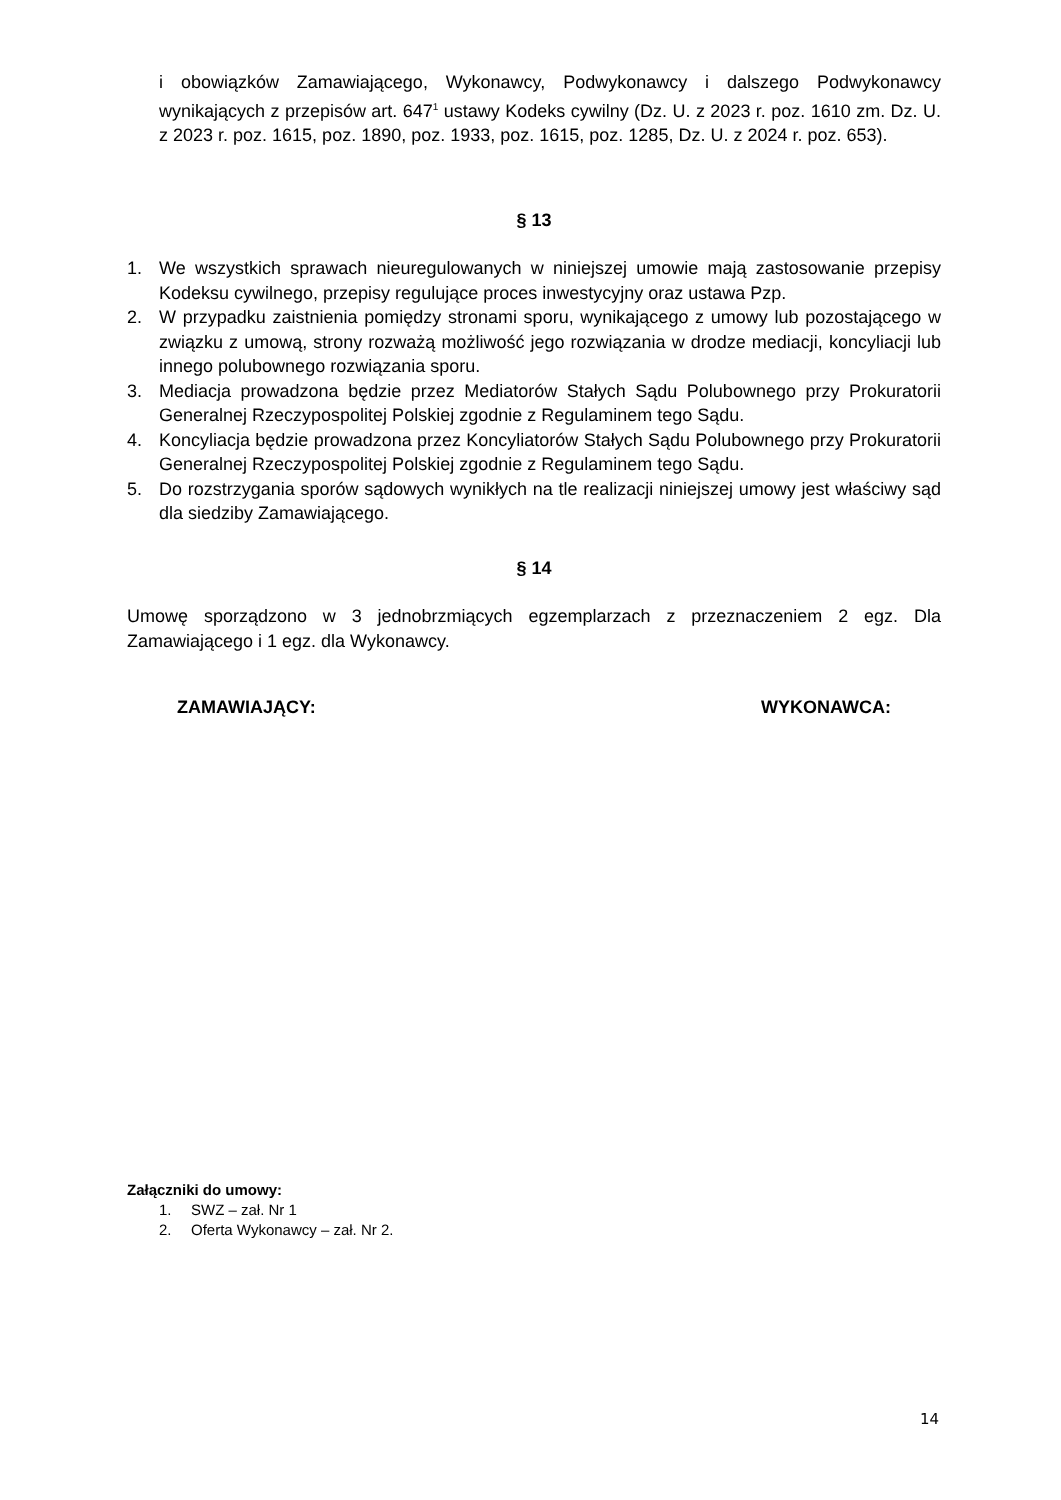i obowiązków Zamawiającego, Wykonawcy, Podwykonawcy i dalszego Podwykonawcy wynikających z przepisów art. 647<sup>1</sup> ustawy Kodeks cywilny (Dz. U. z 2023 r. poz. 1610 zm. Dz. U. z 2023 r. poz. 1615, poz. 1890, poz. 1933, poz. 1615, poz. 1285, Dz. U. z 2024 r. poz. 653).
§ 13
1. We wszystkich sprawach nieuregulowanych w niniejszej umowie mają zastosowanie przepisy Kodeksu cywilnego, przepisy regulujące proces inwestycyjny oraz ustawa Pzp.
2. W przypadku zaistnienia pomiędzy stronami sporu, wynikającego z umowy lub pozostającego w związku z umową, strony rozważą możliwość jego rozwiązania w drodze mediacji, koncyliacji lub innego polubownego rozwiązania sporu.
3. Mediacja prowadzona będzie przez Mediatorów Stałych Sądu Polubownego przy Prokuratorii Generalnej Rzeczypospolitej Polskiej zgodnie z Regulaminem tego Sądu.
4. Koncyliacja będzie prowadzona przez Koncyliatorów Stałych Sądu Polubownego przy Prokuratorii Generalnej Rzeczypospolitej Polskiej zgodnie z Regulaminem tego Sądu.
5. Do rozstrzygania sporów sądowych wynikłych na tle realizacji niniejszej umowy jest właściwy sąd dla siedziby Zamawiającego.
§ 14
Umowę sporządzono w 3 jednobrzmiących egzemplarzach z przeznaczeniem 2 egz. Dla Zamawiającego i 1 egz. dla Wykonawcy.
ZAMAWIAJĄCY: WYKONAWCA:
Załączniki do umowy:
1. SWZ – zał. Nr 1
2. Oferta Wykonawcy – zał. Nr 2.
14